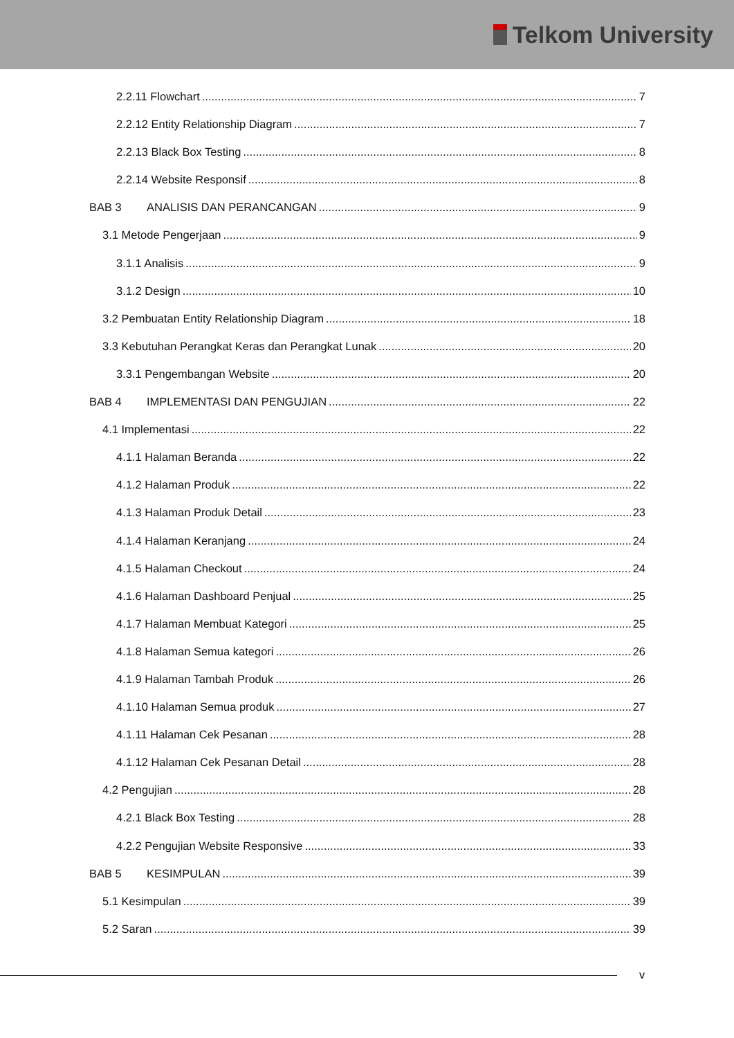Telkom University
2.2.11 Flowchart 7
2.2.12 Entity Relationship Diagram 7
2.2.13 Black Box Testing 8
2.2.14 Website Responsif 8
BAB 3 ANALISIS DAN PERANCANGAN 9
3.1 Metode Pengerjaan 9
3.1.1 Analisis 9
3.1.2 Design 10
3.2 Pembuatan Entity Relationship Diagram 18
3.3 Kebutuhan Perangkat Keras dan Perangkat Lunak 20
3.3.1 Pengembangan Website 20
BAB 4 IMPLEMENTASI DAN PENGUJIAN 22
4.1 Implementasi 22
4.1.1 Halaman Beranda 22
4.1.2 Halaman Produk 22
4.1.3 Halaman Produk Detail 23
4.1.4 Halaman Keranjang 24
4.1.5 Halaman Checkout 24
4.1.6 Halaman Dashboard Penjual 25
4.1.7 Halaman Membuat Kategori 25
4.1.8 Halaman Semua kategori 26
4.1.9 Halaman Tambah Produk 26
4.1.10 Halaman Semua produk 27
4.1.11 Halaman Cek Pesanan 28
4.1.12 Halaman Cek Pesanan Detail 28
4.2 Pengujian 28
4.2.1 Black Box Testing 28
4.2.2 Pengujian Website Responsive 33
BAB 5 KESIMPULAN 39
5.1 Kesimpulan 39
5.2 Saran 39
v